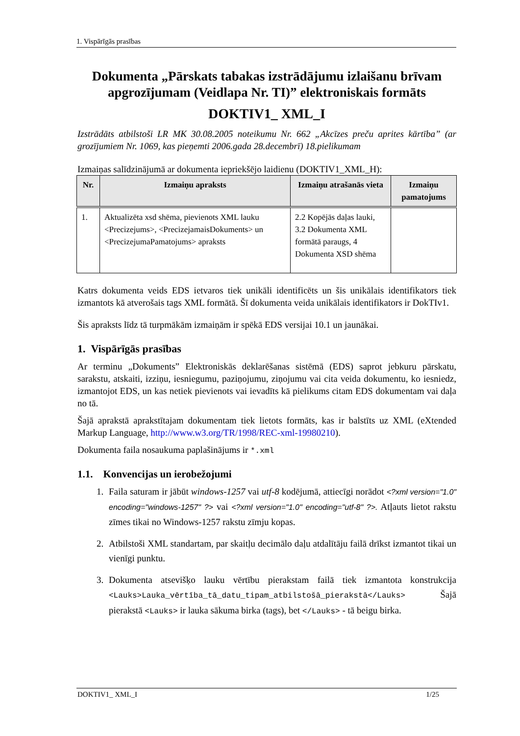1. Vispārīgās prasības
Dokumenta „Pārskats tabakas izstrādājumu izlaišanu brīvam apgrozījumam (Veidlapa Nr. TI)” elektroniskais formāts
DOKTIV1_ XML_I
Izstrādāts atbilstoši LR MK 30.08.2005 noteikumu Nr. 662 „Akcīzes preču aprites kārtība” (ar grozījumiem Nr. 1069, kas pieņemti 2006.gada 28.decembrī) 18.pielikumam
Izmaiņas salīdzinājumā ar dokumenta iepriekšējo laidienu (DOKTIV1_XML_H):
| Nr. | Izmaiņu apraksts | Izmaiņu atrašanās vieta | Izmaiņu pamatojums |
| --- | --- | --- | --- |
| 1. | Aktualizēta xsd shēma, pievienots XML lauku <Precizejums>, <PrecizejamaisDokuments> un <PrecizejumaPamatojums> apraksts | 2.2 Kopējās daļas lauki, 3.2 Dokumenta XML formātā paraugs, 4 Dokumenta XSD shēma | |
Katrs dokumenta veids EDS ietvaros tiek unikāli identificēts un šis unikālais identifikators tiek izmantots kā atverošais tags XML formātā. Šī dokumenta veida unikālais identifikators ir DokTIv1.
Šis apraksts līdz tā turpmākām izmaiņām ir spēkā EDS versijai 10.1 un jaunākai.
1. Vispārīgās prasības
Ar terminu „Dokuments” Elektroniskās deklarēšanas sistēmā (EDS) saprot jebkuru pārskatu, sarakstu, atskaiti, izziņu, iesniegumu, paziņojumu, ziņojumu vai cita veida dokumentu, ko iesniedz, izmantojot EDS, un kas netiek pievienots vai ievadīts kā pielikums citam EDS dokumentam vai daļa no tā.
Šajā aprakstā aprakstītajam dokumentam tiek lietots formāts, kas ir balstīts uz XML (eXtended Markup Language, http://www.w3.org/TR/1998/REC-xml-19980210).
Dokumenta faila nosaukuma paplašinājums ir *.xml
1.1. Konvencijas un ierobežojumi
1. Faila saturam ir jābūt windows-1257 vai utf-8 kodējumā, attiecīgi norādot <?xml version="1.0" encoding="windows-1257" ?> vai <?xml version="1.0" encoding="utf-8" ?>. Atļauts lietot rakstu zīmes tikai no Windows-1257 rakstu zīmju kopas.
2. Atbilstoši XML standartam, par skaitļu decimālo daļu atdalītāju failā drīkst izmantot tikai un vienīgi punktu.
3. Dokumenta atsevišķo lauku vērtību pierakstam failā tiek izmantota konstrukcija <Lauks>Lauka_vērtība_tā_datu_tipam_atbilstošā_pierakstā</Lauks> Šajā pierakstā <Lauks> ir lauka sākuma birka (tags), bet </Lauks> - tā beigu birka.
DOKTIV1_ XML_I 1/25